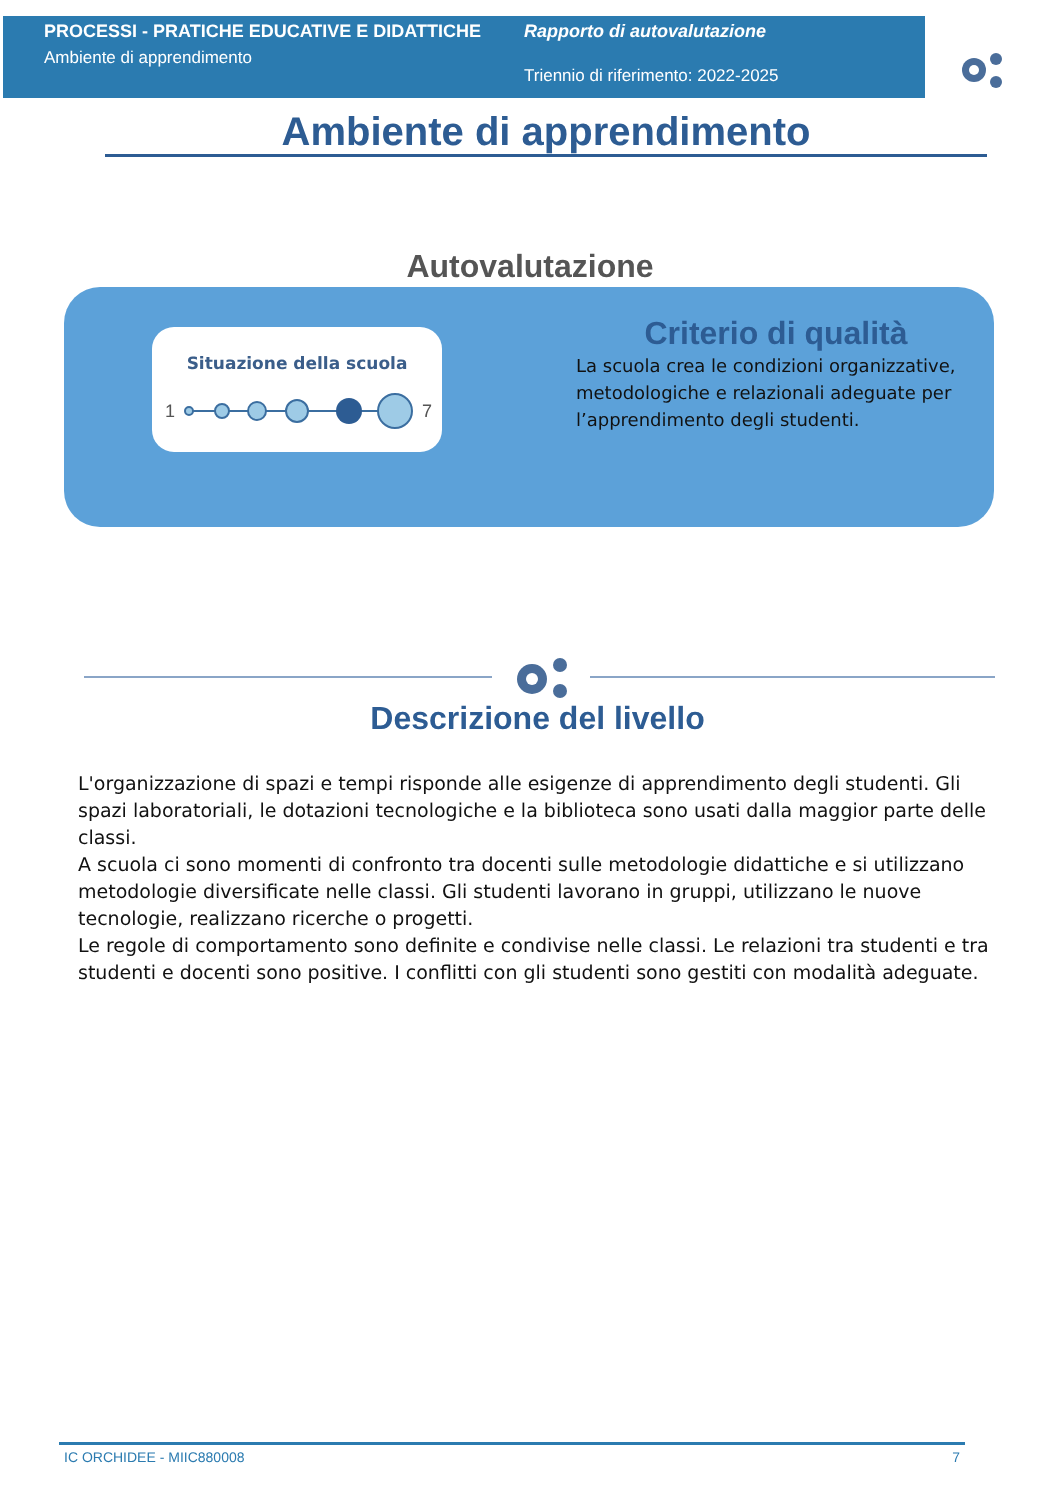PROCESSI - PRATICHE EDUCATIVE E DIDATTICHE
Ambiente di apprendimento
Rapporto di autovalutazione
Triennio di riferimento: 2022-2025
Ambiente di apprendimento
Autovalutazione
Situazione della scuola
1
7
Criterio di qualità
La scuola crea le condizioni organizzative, metodologiche e relazionali adeguate per l’apprendimento degli studenti.
Descrizione del livello
L'organizzazione di spazi e tempi risponde alle esigenze di apprendimento degli studenti. Gli spazi laboratoriali, le dotazioni tecnologiche e la biblioteca sono usati dalla maggior parte delle classi.
A scuola ci sono momenti di confronto tra docenti sulle metodologie didattiche e si utilizzano metodologie diversificate nelle classi. Gli studenti lavorano in gruppi, utilizzano le nuove tecnologie, realizzano ricerche o progetti.
Le regole di comportamento sono definite e condivise nelle classi. Le relazioni tra studenti e tra studenti e docenti sono positive. I conflitti con gli studenti sono gestiti con modalità adeguate.
IC ORCHIDEE - MIIC880008 7